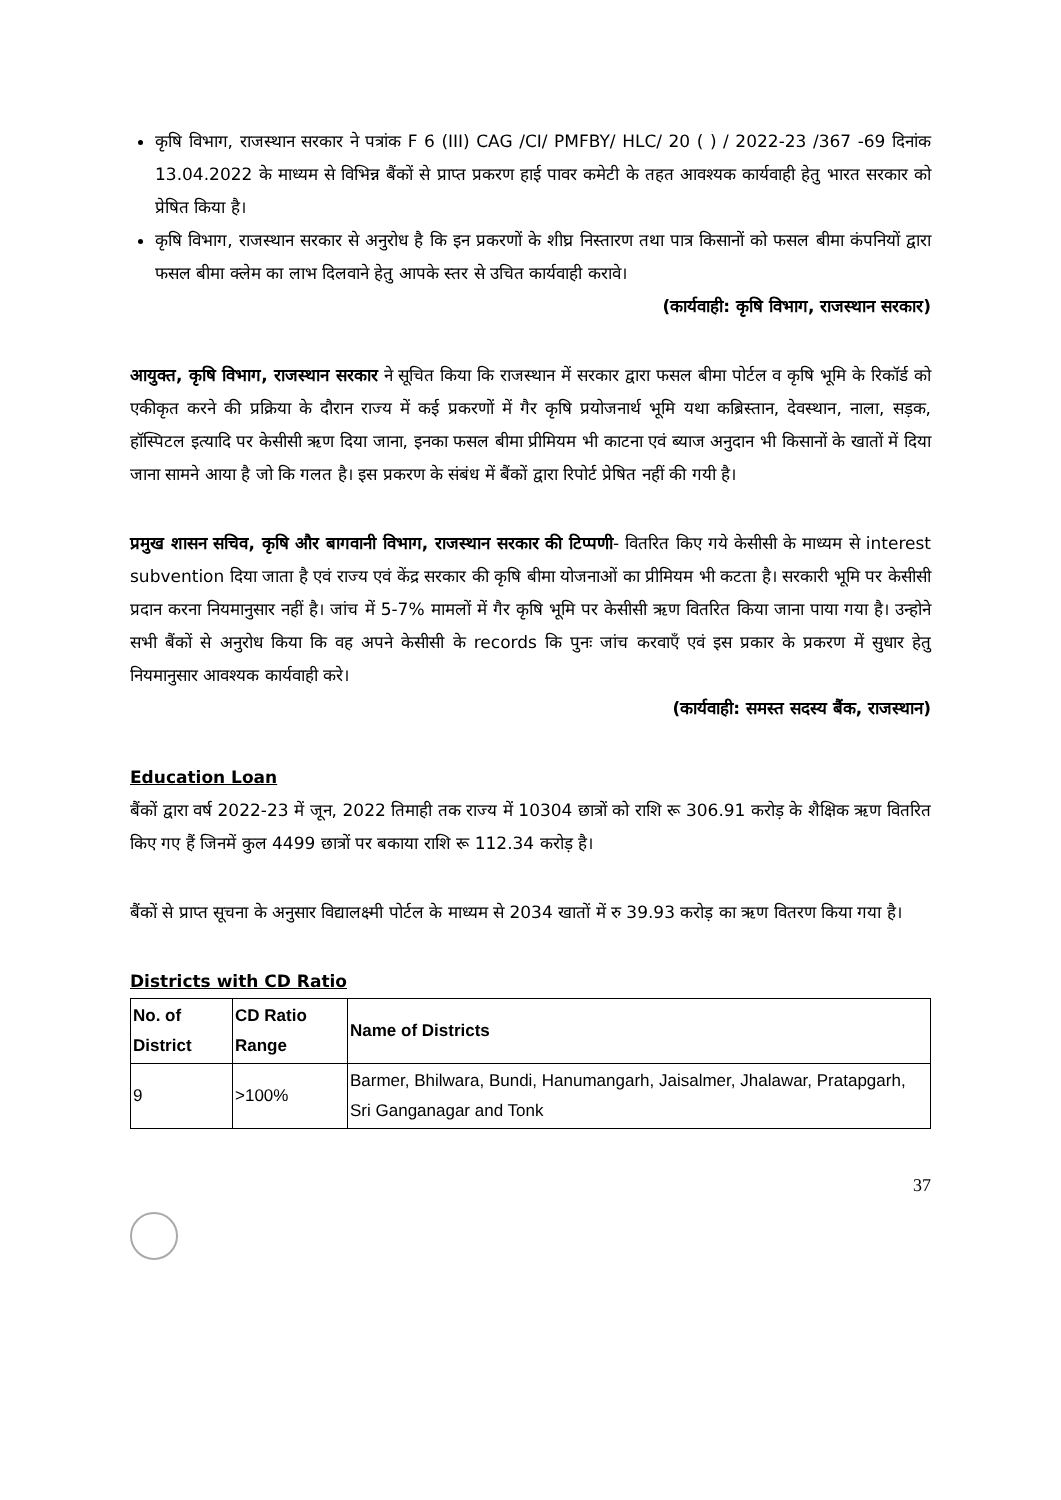कृषि विभाग, राजस्थान सरकार ने पत्रांक F 6 (III) CAG /CI/ PMFBY/ HLC/ 20 ( ) / 2022-23 /367 -69 दिनांक 13.04.2022 के माध्यम से विभिन्न बैंकों से प्राप्त प्रकरण हाई पावर कमेटी के तहत आवश्यक कार्यवाही हेतु भारत सरकार को प्रेषित किया है।
कृषि विभाग, राजस्थान सरकार से अनुरोध है कि इन प्रकरणों के शीघ्र निस्तारण तथा पात्र किसानों को फसल बीमा कंपनियों द्वारा फसल बीमा क्लेम का लाभ दिलवाने हेतु आपके स्तर से उचित कार्यवाही करावे।
(कार्यवाही: कृषि विभाग, राजस्थान सरकार)
आयुक्त, कृषि विभाग, राजस्थान सरकार ने सूचित किया कि राजस्थान में सरकार द्वारा फसल बीमा पोर्टल व कृषि भूमि के रिकॉर्ड को एकीकृत करने की प्रक्रिया के दौरान राज्य में कई प्रकरणों में गैर कृषि प्रयोजनार्थ भूमि यथा कब्रिस्तान, देवस्थान, नाला, सड़क, हॉस्पिटल इत्यादि पर केसीसी ऋण दिया जाना, इनका फसल बीमा प्रीमियम भी काटना एवं ब्याज अनुदान भी किसानों के खातों में दिया जाना सामने आया है जो कि गलत है। इस प्रकरण के संबंध में बैंकों द्वारा रिपोर्ट प्रेषित नहीं की गयी है।
प्रमुख शासन सचिव, कृषि और बागवानी विभाग, राजस्थान सरकार की टिप्पणी- वितरित किए गये केसीसी के माध्यम से interest subvention दिया जाता है एवं राज्य एवं केंद्र सरकार की कृषि बीमा योजनाओं का प्रीमियम भी कटता है। सरकारी भूमि पर केसीसी प्रदान करना नियमानुसार नहीं है। जांच में 5-7% मामलों में गैर कृषि भूमि पर केसीसी ऋण वितरित किया जाना पाया गया है। उन्होने सभी बैंकों से अनुरोध किया कि वह अपने केसीसी के records कि पुनः जांच करवाएँ एवं इस प्रकार के प्रकरण में सुधार हेतु नियमानुसार आवश्यक कार्यवाही करे।
(कार्यवाही: समस्त सदस्य बैंक, राजस्थान)
Education Loan
बैंकों द्वारा वर्ष 2022-23 में जून, 2022 तिमाही तक राज्य में 10304 छात्रों को राशि रू 306.91 करोड़ के शैक्षिक ऋण वितरित किए गए हैं जिनमें कुल 4499 छात्रों पर बकाया राशि रू 112.34 करोड़ है।
बैंकों से प्राप्त सूचना के अनुसार विद्यालक्ष्मी पोर्टल के माध्यम से 2034 खातों में रु 39.93 करोड़ का ऋण वितरण किया गया है।
Districts with CD Ratio
| No. of District | CD Ratio Range | Name of Districts |
| --- | --- | --- |
| 9 | >100% | Barmer, Bhilwara, Bundi, Hanumangarh, Jaisalmer, Jhalawar, Pratapgarh, Sri Ganganagar and Tonk |
37